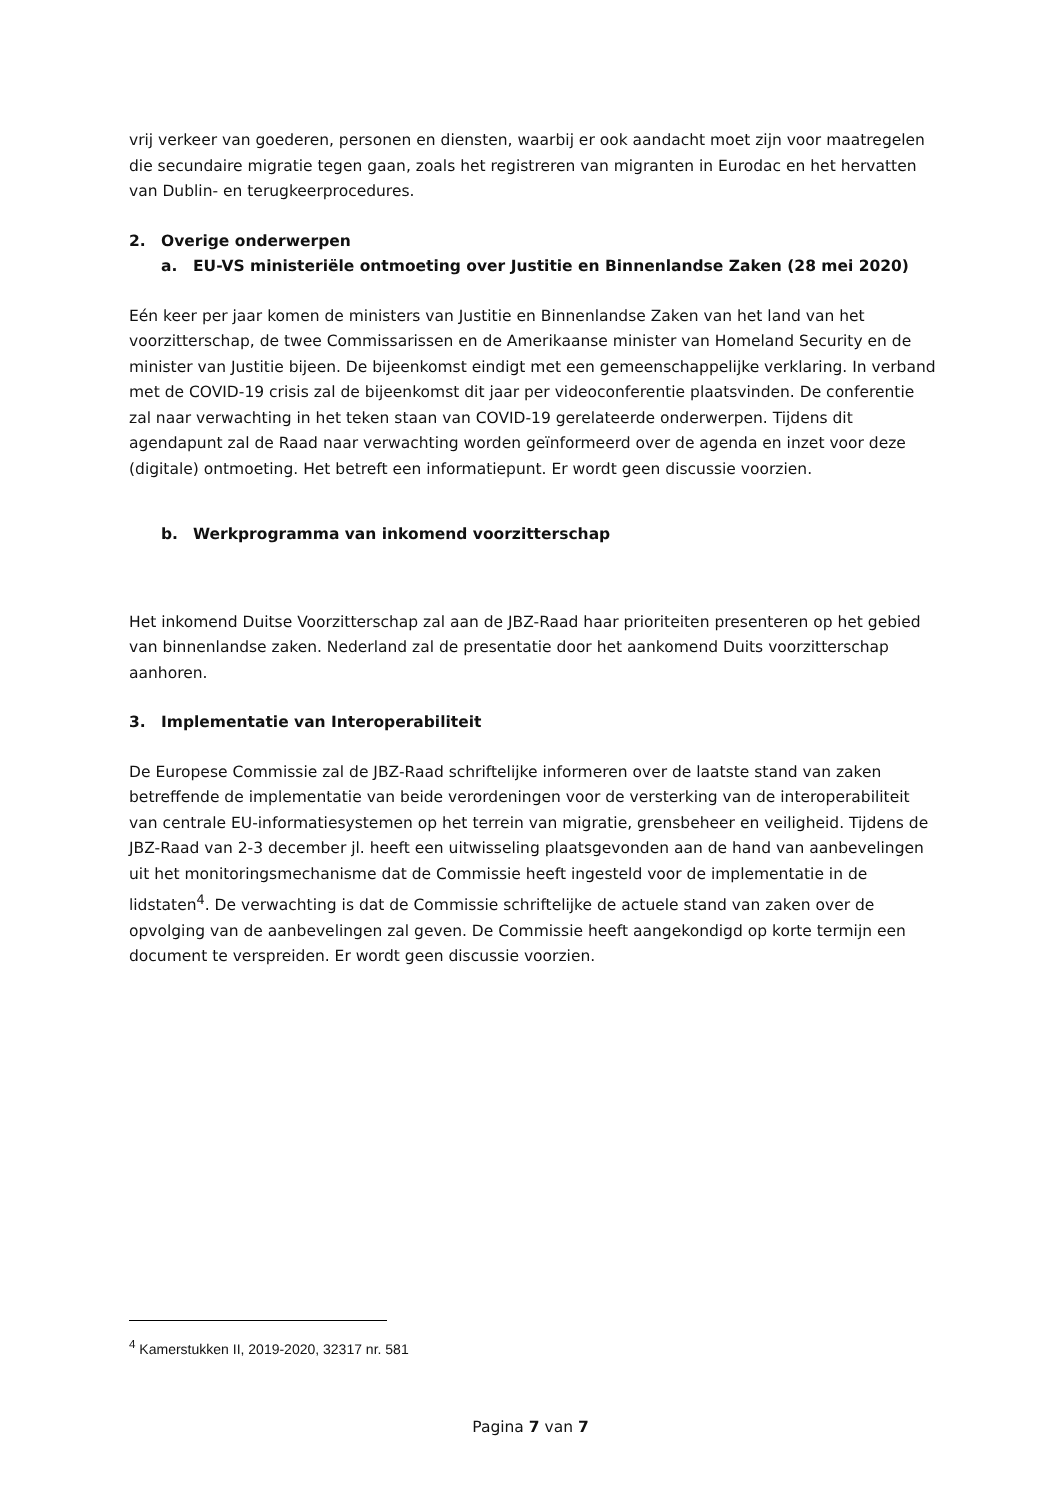vrij verkeer van goederen, personen en diensten, waarbij er ook aandacht moet zijn voor maatregelen die secundaire migratie tegen gaan, zoals het registreren van migranten in Eurodac en het hervatten van Dublin- en terugkeerprocedures.
2. Overige onderwerpen
a. EU-VS ministeriële ontmoeting over Justitie en Binnenlandse Zaken (28 mei 2020)
Eén keer per jaar komen de ministers van Justitie en Binnenlandse Zaken van het land van het voorzitterschap, de twee Commissarissen en de Amerikaanse minister van Homeland Security en de minister van Justitie bijeen. De bijeenkomst eindigt met een gemeenschappelijke verklaring. In verband met de COVID-19 crisis zal de bijeenkomst dit jaar per videoconferentie plaatsvinden. De conferentie zal naar verwachting in het teken staan van COVID-19 gerelateerde onderwerpen. Tijdens dit agendapunt zal de Raad naar verwachting worden geïnformeerd over de agenda en inzet voor deze (digitale) ontmoeting. Het betreft een informatiepunt. Er wordt geen discussie voorzien.
b. Werkprogramma van inkomend voorzitterschap
Het inkomend Duitse Voorzitterschap zal aan de JBZ-Raad haar prioriteiten presenteren op het gebied van binnenlandse zaken. Nederland zal de presentatie door het aankomend Duits voorzitterschap aanhoren.
3. Implementatie van Interoperabiliteit
De Europese Commissie zal de JBZ-Raad schriftelijke informeren over de laatste stand van zaken betreffende de implementatie van beide verordeningen voor de versterking van de interoperabiliteit van centrale EU-informatiesystemen op het terrein van migratie, grensbeheer en veiligheid. Tijdens de JBZ-Raad van 2-3 december jl. heeft een uitwisseling plaatsgevonden aan de hand van aanbevelingen uit het monitoringsmechanisme dat de Commissie heeft ingesteld voor de implementatie in de lidstaten<sup>4</sup>. De verwachting is dat de Commissie schriftelijke de actuele stand van zaken over de opvolging van de aanbevelingen zal geven. De Commissie heeft aangekondigd op korte termijn een document te verspreiden. Er wordt geen discussie voorzien.
<sup>4</sup> Kamerstukken II, 2019-2020, 32317 nr. 581
Pagina 7 van 7